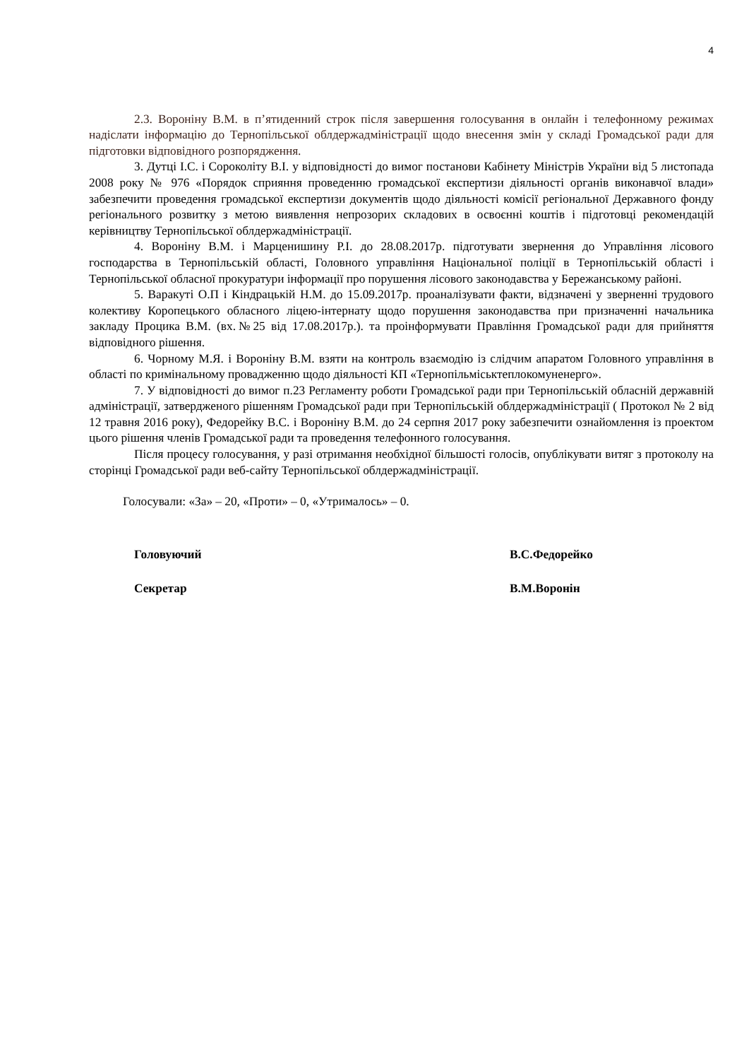4
2.3. Вороніну В.М. в п’ятиденний строк після завершення голосування в онлайн і телефонному режимах надіслати інформацію до Тернопільської облдержадміністрації щодо внесення змін у складі Громадської ради для підготовки відповідного розпорядження.
3. Дутці І.С. і Сороколіту В.І. у відповідності до вимог постанови Кабінету Міністрів України від 5 листопада 2008 року № 976 «Порядок сприяння проведенню громадської експертизи діяльності органів виконавчої влади» забезпечити проведення громадської експертизи документів щодо діяльності комісії регіональної Державного фонду регіонального розвитку з метою виявлення непрозорих складових в освоєнні коштів і підготовці рекомендацій керівництву Тернопільської облдержадміністрації.
4. Вороніну В.М. і Марценишину Р.І. до 28.08.2017р. підготувати звернення до Управління лісового господарства в Тернопільській області, Головного управління Національної поліції в Тернопільській області і Тернопільської обласної прокуратури інформації про порушення лісового законодавства у Бережанському районі.
5. Варакуті О.П і Кіндрацькій Н.М. до 15.09.2017р. проаналізувати факти, відзначені у зверненні трудового колективу Коропецького обласного ліцею-інтернату щодо порушення законодавства при призначенні начальника закладу Процика В.М. (вх.№25 від 17.08.2017р.). та проінформувати Правління Громадської ради для прийняття відповідного рішення.
6. Чорному М.Я. і Вороніну В.М. взяти на контроль взаємодію із слідчим апаратом Головного управління в області по кримінальному провадженню щодо діяльності КП «Тернопільміськтеплокомуненерго».
7. У відповідності до вимог п.23 Регламенту роботи Громадської ради при Тернопільській обласній державній адміністрації, затвердженого рішенням Громадської ради при Тернопільській облдержадміністрації ( Протокол № 2 від 12 травня 2016 року), Федорейку В.С. і Вороніну В.М. до 24 серпня 2017 року забезпечити ознайомлення із проектом цього рішення членів Громадської ради та проведення телефонного голосування.
Після процесу голосування, у разі отримання необхідної більшості голосів, опублікувати витяг з протоколу на сторінці Громадської ради веб-сайту Тернопільської облдержадміністрації.
Голосували: «За» – 20, «Проти» – 0, «Утрималось» – 0.
Головуючий В.С.Федорейко
Секретар В.М.Воронін